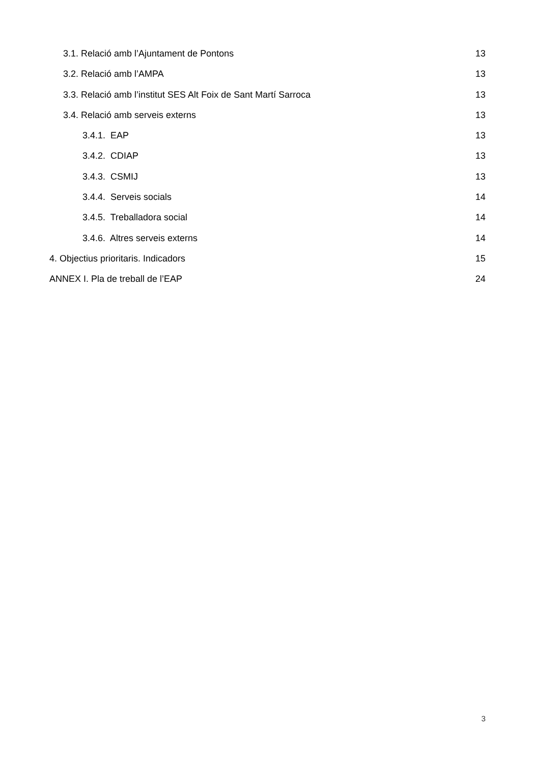3.1. Relació amb l’Ajuntament de Pontons 13
3.2. Relació amb l’AMPA 13
3.3. Relació amb l’institut SES Alt Foix de Sant Martí Sarroca 13
3.4. Relació amb serveis externs 13
3.4.1. EAP 13
3.4.2. CDIAP 13
3.4.3. CSMIJ 13
3.4.4. Serveis socials 14
3.4.5. Treballadora social 14
3.4.6. Altres serveis externs 14
4. Objectius prioritaris. Indicadors 15
ANNEX I. Pla de treball de l’EAP 24
3